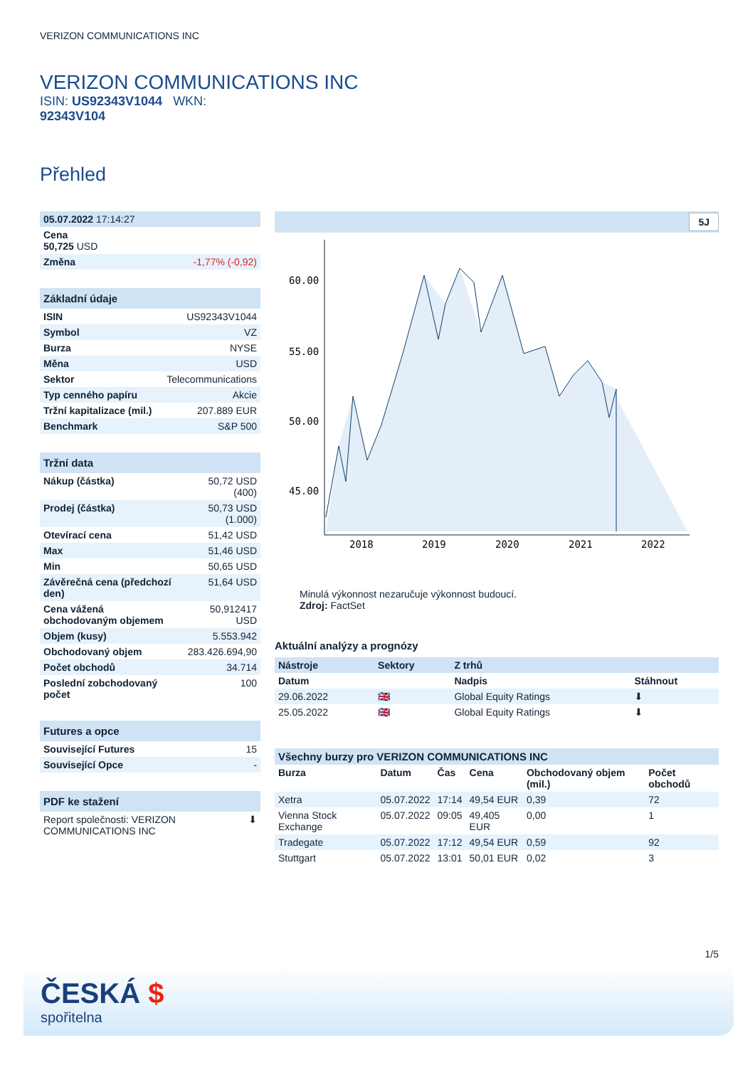VERIZON COMMUNICATIONS INC
VERIZON COMMUNICATIONS INC
ISIN: US92343V1044 WKN:
92343V104
Přehled
| 05.07.2022 17:14:27 | |
| Cena 50,725 USD | |
| Změna | -1,77% (-0,92) |
| Základní údaje | |
| --- | --- |
| ISIN | US92343V1044 |
| Symbol | VZ |
| Burza | NYSE |
| Měna | USD |
| Sektor | Telecommunications |
| Typ cenného papíru | Akcie |
| Tržní kapitalizace (mil.) | 207.889 EUR |
| Benchmark | S&P 500 |
| Tržní data | |
| --- | --- |
| Nákup (částka) | 50,72 USD (400) |
| Prodej (částka) | 50,73 USD (1.000) |
| Otevírací cena | 51,42 USD |
| Max | 51,46 USD |
| Min | 50,65 USD |
| Závěrečná cena (předchozí den) | 51,64 USD |
| Cena vážená obchodovaným objemem | 50,912417 USD |
| Objem (kusy) | 5.553.942 |
| Obchodovaný objem | 283.426.694,90 |
| Počet obchodů | 34.714 |
| Poslední zobchodovaný počet | 100 |
| Futures a opce | |
| --- | --- |
| Související Futures | 15 |
| Související Opce | - |
| PDF ke stažení | |
| --- | --- |
| Report společnosti: VERIZON COMMUNICATIONS INC | ⬇ |
5J
60.00
55.00
50.00
45.00
2018
2019
2020
2021
2022
Minulá výkonnost nezaručuje výkonnost budoucí.
Zdroj: FactSet
Aktuální analýzy a prognózy
| Nástroje | Sektory | Z trhů | |
| --- | --- | --- | --- |
| Datum | | Nadpis | Stáhnout |
| 29.06.2022 | 🇬🇧 | Global Equity Ratings | ⬇ |
| 25.05.2022 | 🇬🇧 | Global Equity Ratings | ⬇ |
| Všechny burzy pro VERIZON COMMUNICATIONS INC | | | | | |
| --- | --- | --- | --- | --- | --- |
| Burza | Datum | Čas | Cena | Obchodovaný objem (mil.) | Počet obchodů |
| Xetra | 05.07.2022 | 17:14 | 49,54 EUR | 0,39 | 72 |
| Vienna Stock Exchange | 05.07.2022 | 09:05 | 49,405 EUR | 0,00 | 1 |
| Tradegate | 05.07.2022 | 17:12 | 49,54 EUR | 0,59 | 92 |
| Stuttgart | 05.07.2022 | 13:01 | 50,01 EUR | 0,02 | 3 |
1/5
ČESKÁ $
spořitelna